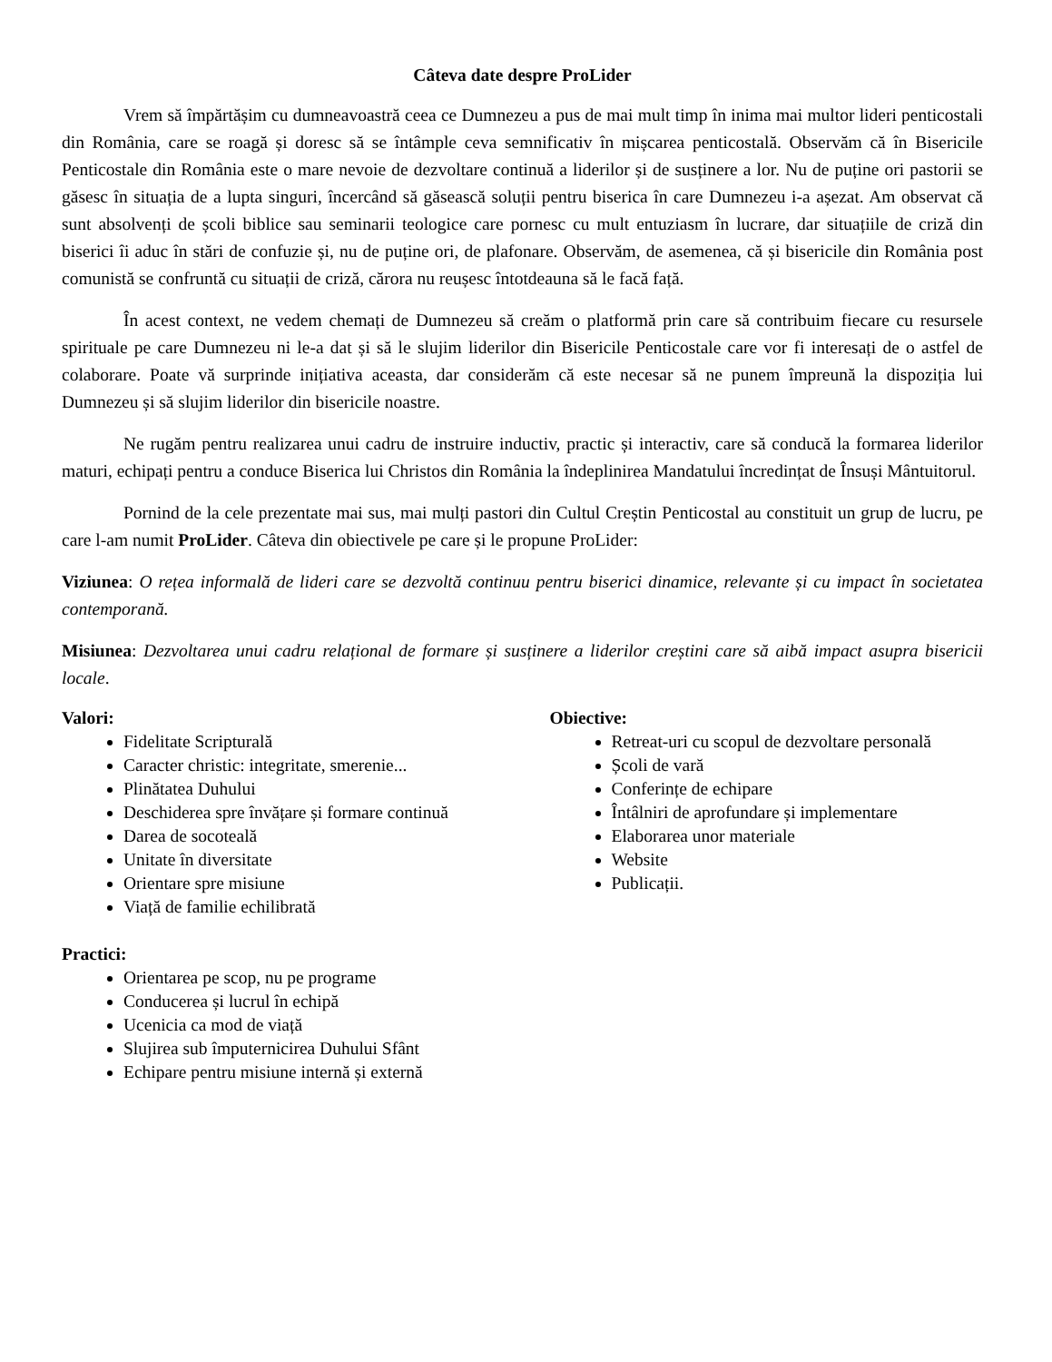Câteva date despre ProLider
Vrem să împărtășim cu dumneavoastră ceea ce Dumnezeu a pus de mai mult timp în inima mai multor lideri penticostali din România, care se roagă și doresc să se întâmple ceva semnificativ în mișcarea penticostală. Observăm că în Bisericile Penticostale din România este o mare nevoie de dezvoltare continuă a liderilor și de susținere a lor. Nu de puține ori pastorii se găsesc în situația de a lupta singuri, încercând să găsească soluții pentru biserica în care Dumnezeu i-a așezat. Am observat că sunt absolvenți de școli biblice sau seminarii teologice care pornesc cu mult entuziasm în lucrare, dar situațiile de criză din biserici îi aduc în stări de confuzie și, nu de puține ori, de plafonare. Observăm, de asemenea, că și bisericile din România post comunistă se confruntă cu situații de criză, cărora nu reușesc întotdeauna să le facă față.
În acest context, ne vedem chemați de Dumnezeu să creăm o platformă prin care să contribuim fiecare cu resursele spirituale pe care Dumnezeu ni le-a dat și să le slujim liderilor din Bisericile Penticostale care vor fi interesați de o astfel de colaborare. Poate vă surprinde inițiativa aceasta, dar considerăm că este necesar să ne punem împreună la dispoziția lui Dumnezeu și să slujim liderilor din bisericile noastre.
Ne rugăm pentru realizarea unui cadru de instruire inductiv, practic și interactiv, care să conducă la formarea liderilor maturi, echipați pentru a conduce Biserica lui Christos din România la îndeplinirea Mandatului încredințat de Însuși Mântuitorul.
Pornind de la cele prezentate mai sus, mai mulți pastori din Cultul Creștin Penticostal au constituit un grup de lucru, pe care l-am numit ProLider. Câteva din obiectivele pe care și le propune ProLider:
Viziunea: O rețea informală de lideri care se dezvoltă continuu pentru biserici dinamice, relevante și cu impact în societatea contemporană.
Misiunea: Dezvoltarea unui cadru relațional de formare și susținere a liderilor creștini care să aibă impact asupra bisericii locale.
Valori:
Fidelitate Scripturală
Caracter christic: integritate, smerenie...
Plinătatea Duhului
Deschiderea spre învățare și formare continuă
Darea de socoteală
Unitate în diversitate
Orientare spre misiune
Viață de familie echilibrată
Practici:
Orientarea pe scop, nu pe programe
Conducerea și lucrul în echipă
Ucenicia ca mod de viață
Slujirea sub împuternicirea Duhului Sfânt
Echipare pentru misiune internă și externă
Obiective:
Retreat-uri cu scopul de dezvoltare personală
Școli de vară
Conferințe de echipare
Întâlniri de aprofundare și implementare
Elaborarea unor materiale
Website
Publicații.